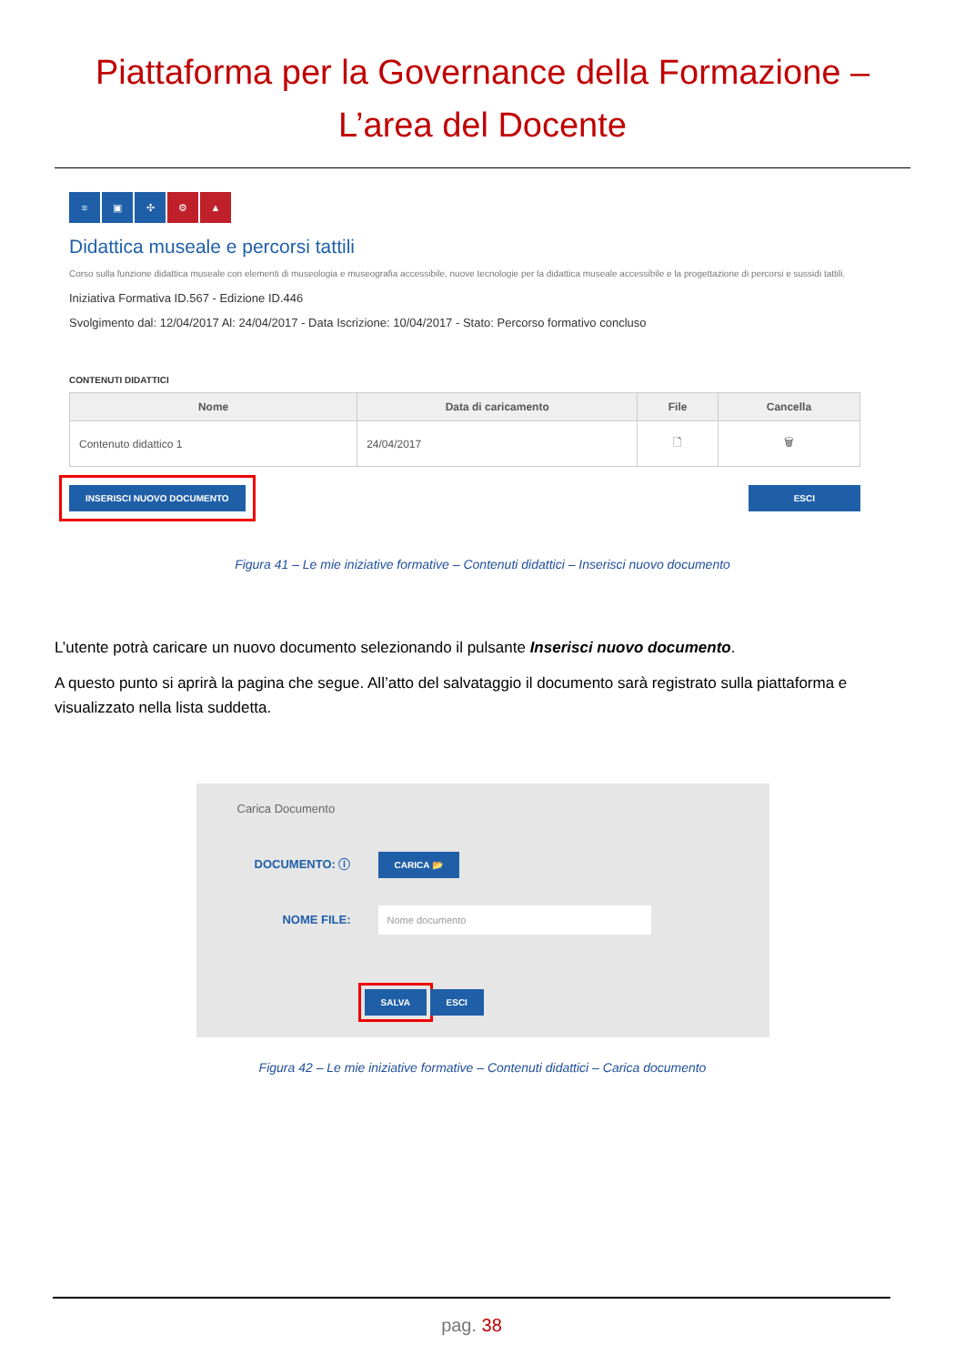Piattaforma per la Governance della Formazione –
L’area del Docente
≡ ▣ ✣ ⚙ ▲
Didattica museale e percorsi tattili
Corso sulla funzione didattica museale con elementi di museologia e museografia accessibile, nuove tecnologie per la didattica museale accessibile e la progettazione di percorsi e sussidi tattili.
Iniziativa Formativa ID.567 - Edizione ID.446
Svolgimento dal: 12/04/2017 Al: 24/04/2017 - Data Iscrizione: 10/04/2017 - Stato: Percorso formativo concluso
CONTENUTI DIDATTICI
| Nome | Data di caricamento | File | Cancella |
| --- | --- | --- | --- |
| Contenuto didattico 1 | 24/04/2017 | 🗋 | 🗑 |
INSERISCI NUOVO DOCUMENTO ESCI
Figura 41 – Le mie iniziative formative – Contenuti didattici – Inserisci nuovo documento
L’utente potrà caricare un nuovo documento selezionando il pulsante Inserisci nuovo documento.
A questo punto si aprirà la pagina che segue. All’atto del salvataggio il documento sarà registrato sulla piattaforma e visualizzato nella lista suddetta.
Carica Documento
DOCUMENTO: ⓘ CARICA 📂
NOME FILE: Nome documento
SALVA ESCI
Figura 42 – Le mie iniziative formative – Contenuti didattici – Carica documento
pag. 38